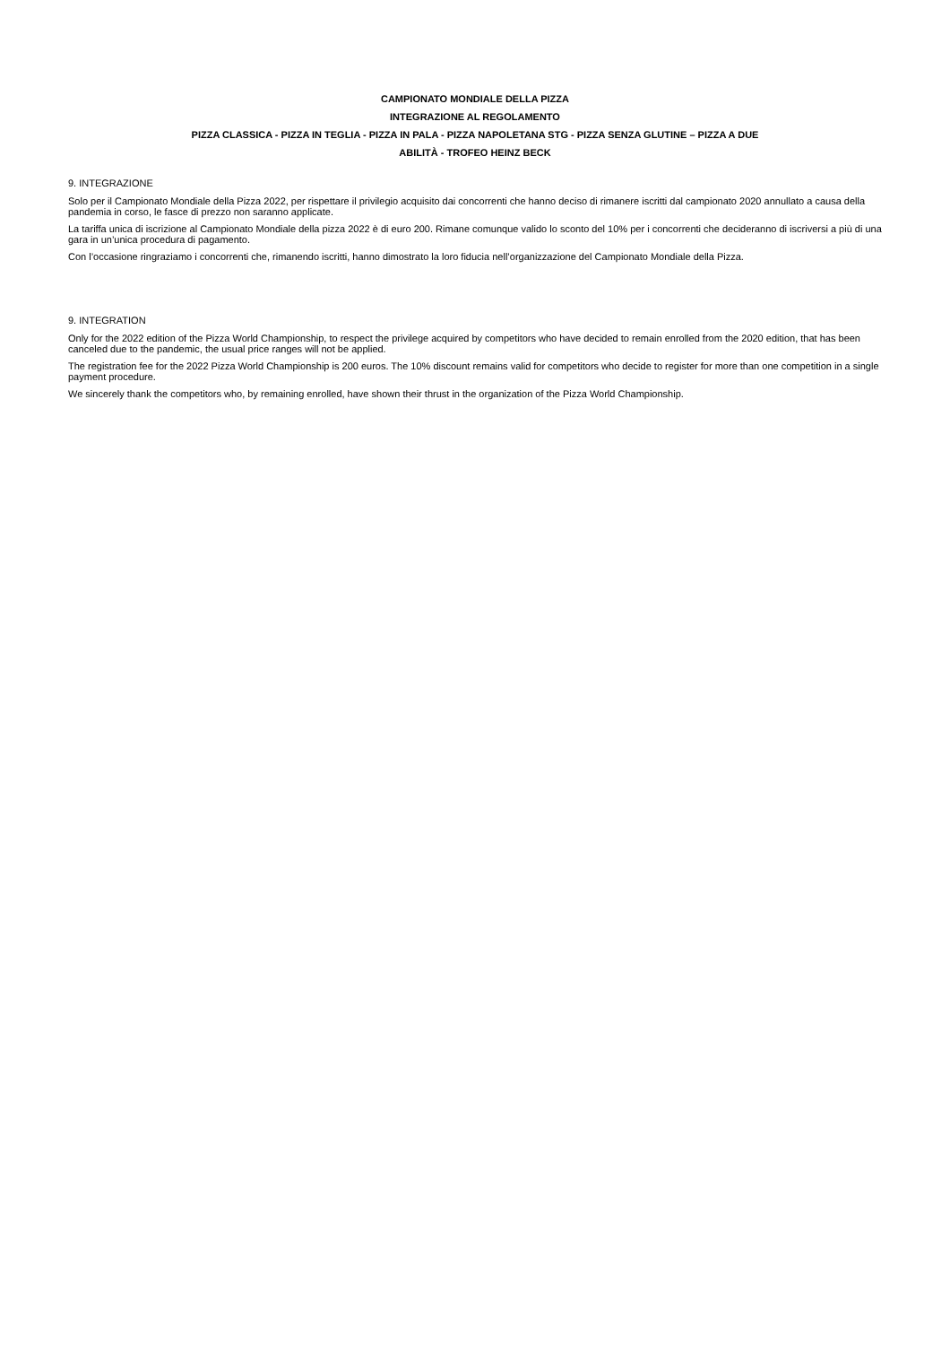CAMPIONATO MONDIALE DELLA PIZZA
INTEGRAZIONE AL REGOLAMENTO
PIZZA CLASSICA - PIZZA IN TEGLIA - PIZZA IN PALA - PIZZA NAPOLETANA STG - PIZZA SENZA GLUTINE – PIZZA A DUE
ABILITÀ - TROFEO HEINZ BECK
9. INTEGRAZIONE
Solo per il Campionato Mondiale della Pizza 2022, per rispettare il privilegio acquisito dai concorrenti che hanno deciso di rimanere iscritti dal campionato 2020 annullato a causa della pandemia in corso, le fasce di prezzo non saranno applicate.
La tariffa unica di iscrizione al Campionato Mondiale della pizza 2022 è di euro 200. Rimane comunque valido lo sconto del 10% per i concorrenti che decideranno di iscriversi a più di una gara in un’unica procedura di pagamento.
Con l’occasione ringraziamo i concorrenti che, rimanendo iscritti, hanno dimostrato la loro fiducia nell’organizzazione del Campionato Mondiale della Pizza.
9. INTEGRATION
Only for the 2022 edition of the Pizza World Championship, to respect the privilege acquired by competitors who have decided to remain enrolled from the 2020 edition, that has been canceled due to the pandemic, the usual price ranges will not be applied.
The registration fee for the 2022 Pizza World Championship is 200 euros. The 10% discount remains valid for competitors who decide to register for more than one competition in a single payment procedure.
We sincerely thank the competitors who, by remaining enrolled, have shown their thrust in the organization of the Pizza World Championship.